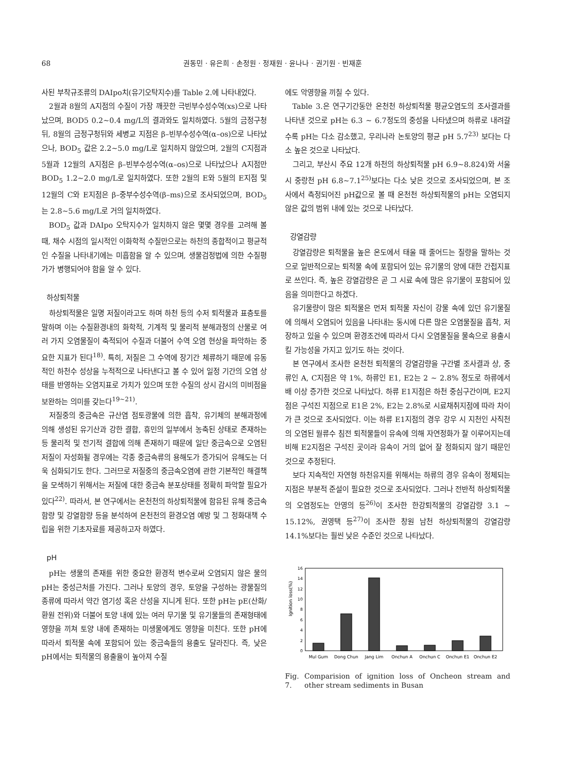68 권동민 · 유은희 · 손정원 · 정재원 · 윤나나 · 권기원 · 빈재훈
사된 부착규조류의 DAIpo치(유기오탁지수)를 Table 2.에 나타내었다.
2월과 8월의 A지점의 수질이 가장 깨끗한 극빈부수성수역(xs)으로 나타났으며, BOD5 0.2~0.4 mg/L의 결과와도 일치하였다. 5월의 금정구청뒤, 8월의 금정구청뒤와 세병교 지점은 β–빈부수성수역(α–os)으로 나타났으나, BOD<sub>5</sub> 값은 2.2~5.0 mg/L로 일치하지 않았으며, 2월의 C지점과 5월과 12월의 A지점은 β–빈부수성수역(α–os)으로 나타났으나 A지점만 BOD<sub>5</sub> 1.2~2.0 mg/L로 일치하였다. 또한 2월의 E와 5월의 E지점 및 12월의 C와 E지점은 β–중부수성수역(β–ms)으로 조사되었으며, BOD<sub>5</sub>는 2.8~5.6 mg/L로 거의 일치하였다.
BOD<sub>5</sub> 값과 DAIpo 오탁지수가 일치하지 않은 몇몇 경우를 고려해 볼 때, 채수 시점의 일시적인 이화학적 수질만으로는 하천의 종합적이고 평균적인 수질을 나타내기에는 미흡함을 알 수 있으며, 생물검정법에 의한 수질평가가 병행되어야 함을 알 수 있다.
하상퇴적물
하상퇴적물은 일명 저질이라고도 하며 하천 등의 수저 퇴적물과 표층토를 말하며 이는 수질환경내의 화학적, 기계적 및 물리적 분해과정의 산물로 여러 가지 오염물질이 축적되어 수질과 더불어 수역 오염 현상을 파악하는 중요한 지표가 된다<sup>18)</sup>. 특히, 저질은 그 수역에 장기간 체류하기 때문에 유동적인 하천수 성상을 누적적으로 나타낸다고 볼 수 있어 일정 기간의 오염 상태를 반영하는 오염지표로 가치가 있으며 또한 수질의 상시 감시의 미비점을 보완하는 의미를 갖는다<sup>19~21)</sup>.
저질중의 중금속은 규산염 점토광물에 의한 흡착, 유기체의 분해과정에 의해 생성된 유기산과 강한 결합, 휴민의 일부에서 농축된 상태로 존재하는 등 물리적 및 전기적 결합에 의해 존재하기 때문에 일단 중금속으로 오염된 저질이 자성화될 경우에는 각종 중금속류의 용해도가 증가되어 유해도는 더욱 심화되기도 한다. 그러므로 저질중의 중금속오염에 관한 기본적인 해결책을 모색하기 위해서는 저질에 대한 중금속 분포상태를 정확히 파악할 필요가 있다<sup>22)</sup>. 따라서, 본 연구에서는 온천천의 하상퇴적물에 함유된 유해 중금속 함량 및 강열함량 등을 분석하여 온천천의 환경오염 예방 및 그 정화대책 수립을 위한 기초자료를 제공하고자 하였다.
pH
pH는 생물의 존재를 위한 중요한 환경적 변수로써 오염되지 않은 물의 pH는 중성근처를 가진다. 그러나 토양의 경우, 토양을 구성하는 광물질의 종류에 따라서 약간 염기성 혹은 산성을 지니게 된다. 또한 pH는 pE(산화/환원 전위)와 더불어 토양 내에 있는 여러 무기물 및 유기물들의 존재형태에 영향을 끼쳐 토양 내에 존재하는 미생물에게도 영향을 미친다. 또한 pH에 따라서 퇴적물 속에 포함되어 있는 중금속들의 용출도 달라진다. 즉, 낮은 pH에서는 퇴적물의 용출율이 높아져 수질
에도 악영향을 끼칠 수 있다.
Table 3.은 연구기간동안 온천천 하상퇴적물 평균오염도의 조사결과를 나타낸 것으로 pH는 6.3 ~ 6.7정도의 중성을 나타냈으며 하류로 내려갈수록 pH는 다소 감소했고, 우리나라 논토양의 평균 pH 5.7<sup>23)</sup> 보다는 다소 높은 것으로 나타났다.
그리고, 부산시 주요 12개 하천의 하상퇴적물 pH 6.9~8.824)와 서울시 중랑천 pH 6.8~7.1<sup>25)</sup>보다는 다소 낮은 것으로 조사되었으며, 본 조사에서 측정되어진 pH값으로 볼 때 온천천 하상퇴적물의 pH는 오염되지 않은 값의 범위 내에 있는 것으로 나타났다.
강열감량
강열감량은 퇴적물을 높은 온도에서 태울 때 줄어드는 질량을 말하는 것으로 일반적으로는 퇴적물 속에 포함되어 있는 유기물의 양에 대한 간접지표로 쓰인다. 즉, 높은 강열감량은 곧 그 시료 속에 많은 유기물이 포함되어 있음을 의미한다고 하겠다.
유기물량이 많은 퇴적물은 먼저 퇴적물 자신이 강물 속에 있던 유기물질에 의해서 오염되어 있음을 나타내는 동시에 다른 많은 오염물질을 흡착, 저장하고 있을 수 있으며 환경조건에 따라서 다시 오염물질을 물속으로 용출시킬 가능성을 가지고 있기도 하는 것이다.
본 연구에서 조사한 온천천 퇴적물의 강열감량을 구간별 조사결과 상, 중류인 A, C지점은 약 1%, 하류인 E1, E2는 2 ~ 2.8% 정도로 하류에서 배 이상 증가한 것으로 나타났다. 하류 E1지점은 하천 중심구간이며, E2지점은 구석진 지점으로 E1은 2%, E2는 2.8%로 시료채취지점에 따라 차이가 큰 것으로 조사되었다. 이는 하류 E1지점의 경우 강우 시 지천인 사직천의 오염된 월류수 침전 퇴적물들이 유속에 의해 자연정화가 잘 이루어지는데 비해 E2지점은 구석진 곳이라 유속이 거의 없어 잘 정화되지 않기 때문인 것으로 추정된다.
보다 지속적인 자연형 하천유지를 위해서는 하류의 경우 유속이 정체되는 지점은 부분적 준설이 필요한 것으로 조사되었다. 그러나 전반적 하상퇴적물의 오염정도는 안영의 등<sup>26)</sup>이 조사한 한강퇴적물의 강열감량 3.1 ~ 15.12%, 권영택 등<sup>27)</sup>이 조사한 창원 남천 하상퇴적물의 강열감량 14.1%보다는 훨씬 낮은 수준인 것으로 나타났다.
Ignition loss(%)
0
2
4
6
8
10
12
14
16
Mul Gum
Dong Chun
Jang Lim
Onchun A
Onchun C
Onchun E1
Onchun E2
Fig. 7. Comparision of ignition loss of Oncheon stream and other stream sediments in Busan